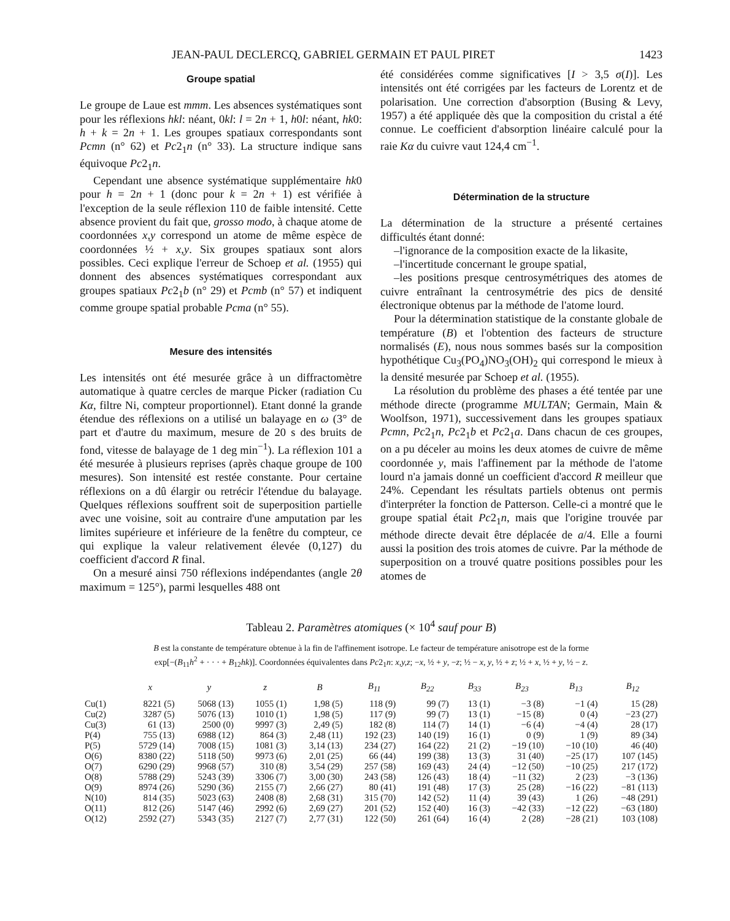JEAN-PAUL DECLERCQ, GABRIEL GERMAIN ET PAUL PIRET 1423
Groupe spatial
Le groupe de Laue est mmm. Les absences systématiques sont pour les réflexions hkl: néant, 0kl: l = 2n + 1, h0l: néant, hk0: h + k = 2n + 1. Les groupes spatiaux correspondants sont Pcmn (n° 62) et Pc2<sub>1</sub>n (n° 33). La structure indique sans équivoque Pc2<sub>1</sub>n.
Cependant une absence systématique supplémentaire hk0 pour h = 2n + 1 (donc pour k = 2n + 1) est vérifiée à l'exception de la seule réflexion 110 de faible intensité. Cette absence provient du fait que, grosso modo, à chaque atome de coordonnées x,y correspond un atome de même espèce de coordonnées ½ + x,y. Six groupes spatiaux sont alors possibles. Ceci explique l'erreur de Schoep et al. (1955) qui donnent des absences systématiques correspondant aux groupes spatiaux Pc2<sub>1</sub>b (n° 29) et Pcmb (n° 57) et indiquent comme groupe spatial probable Pcma (n° 55).
Mesure des intensités
Les intensités ont été mesurée grâce à un diffractomètre automatique à quatre cercles de marque Picker (radiation Cu Kα, filtre Ni, compteur proportionnel). Etant donné la grande étendue des réflexions on a utilisé un balayage en ω (3° de part et d'autre du maximum, mesure de 20 s des bruits de fond, vitesse de balayage de 1 deg min<sup>−1</sup>). La réflexion 101 a été mesurée à plusieurs reprises (après chaque groupe de 100 mesures). Son intensité est restée constante. Pour certaine réflexions on a dû élargir ou retrécir l'étendue du balayage. Quelques réflexions souffrent soit de superposition partielle avec une voisine, soit au contraire d'une amputation par les limites supérieure et inférieure de la fenêtre du compteur, ce qui explique la valeur relativement élevée (0,127) du coefficient d'accord R final.
On a mesuré ainsi 750 réflexions indépendantes (angle 2θ maximum = 125°), parmi lesquelles 488 ont
été considérées comme significatives [I > 3,5 σ(I)]. Les intensités ont été corrigées par les facteurs de Lorentz et de polarisation. Une correction d'absorption (Busing & Levy, 1957) a été appliquée dès que la composition du cristal a été connue. Le coefficient d'absorption linéaire calculé pour la raie Kα du cuivre vaut 124,4 cm<sup>−1</sup>.
Détermination de la structure
La détermination de la structure a présenté certaines difficultés étant donné:
–l'ignorance de la composition exacte de la likasite,
–l'incertitude concernant le groupe spatial,
–les positions presque centrosymétriques des atomes de cuivre entraînant la centrosymétrie des pics de densité électronique obtenus par la méthode de l'atome lourd.
Pour la détermination statistique de la constante globale de température (B) et l'obtention des facteurs de structure normalisés (E), nous nous sommes basés sur la composition hypothétique Cu<sub>3</sub>(PO<sub>4</sub>)NO<sub>3</sub>(OH)<sub>2</sub> qui correspond le mieux à la densité mesurée par Schoep et al. (1955).
La résolution du problème des phases a été tentée par une méthode directe (programme MULTAN; Germain, Main & Woolfson, 1971), successivement dans les groupes spatiaux Pcmn, Pc2<sub>1</sub>n, Pc2<sub>1</sub>b et Pc2<sub>1</sub>a. Dans chacun de ces groupes, on a pu déceler au moins les deux atomes de cuivre de même coordonnée y, mais l'affinement par la méthode de l'atome lourd n'a jamais donné un coefficient d'accord R meilleur que 24%. Cependant les résultats partiels obtenus ont permis d'interpréter la fonction de Patterson. Celle-ci a montré que le groupe spatial était Pc2<sub>1</sub>n, mais que l'origine trouvée par méthode directe devait être déplacée de a/4. Elle a fourni aussi la position des trois atomes de cuivre. Par la méthode de superposition on a trouvé quatre positions possibles pour les atomes de
Tableau 2. Paramètres atomiques (× 10<sup>4</sup> sauf pour B)
B est la constante de température obtenue à la fin de l'affinement isotrope. Le facteur de température anisotrope est de la forme
exp[−(B<sub>11</sub>h<sup>2</sup> + · · · + B<sub>12</sub>hk)]. Coordonnées équivalentes dans Pc2<sub>1</sub>n: x,y,z; −x, ½ + y, −z; ½ − x, y, ½ + z; ½ + x, ½ + y, ½ − z.
| | x | y | z | B | B<sub>11</sub> | B<sub>22</sub> | B<sub>33</sub> | B<sub>23</sub> | B<sub>13</sub> | B<sub>12</sub> |
| --- | --- | --- | --- | --- | --- | --- | --- | --- | --- | --- |
| Cu(1) | 8221 (5) | 5068 (13) | 1055 (1) | 1,98 (5) | 118 (9) | 99 (7) | 13 (1) | −3 (8) | −1 (4) | 15 (28) |
| Cu(2) | 3287 (5) | 5076 (13) | 1010 (1) | 1,98 (5) | 117 (9) | 99 (7) | 13 (1) | −15 (8) | 0 (4) | −23 (27) |
| Cu(3) | 61 (13) | 2500 (0) | 9997 (3) | 2,49 (5) | 182 (8) | 114 (7) | 14 (1) | −6 (4) | −4 (4) | 28 (17) |
| P(4) | 755 (13) | 6988 (12) | 864 (3) | 2,48 (11) | 192 (23) | 140 (19) | 16 (1) | 0 (9) | 1 (9) | 89 (34) |
| P(5) | 5729 (14) | 7008 (15) | 1081 (3) | 3,14 (13) | 234 (27) | 164 (22) | 21 (2) | −19 (10) | −10 (10) | 46 (40) |
| O(6) | 8380 (22) | 5118 (50) | 9973 (6) | 2,01 (25) | 66 (44) | 199 (38) | 13 (3) | 31 (40) | −25 (17) | 107 (145) |
| O(7) | 6290 (29) | 9968 (57) | 310 (8) | 3,54 (29) | 257 (58) | 169 (43) | 24 (4) | −12 (50) | −10 (25) | 217 (172) |
| O(8) | 5788 (29) | 5243 (39) | 3306 (7) | 3,00 (30) | 243 (58) | 126 (43) | 18 (4) | −11 (32) | 2 (23) | −3 (136) |
| O(9) | 8974 (26) | 5290 (36) | 2155 (7) | 2,66 (27) | 80 (41) | 191 (48) | 17 (3) | 25 (28) | −16 (22) | −81 (113) |
| N(10) | 814 (35) | 5023 (63) | 2408 (8) | 2,68 (31) | 315 (70) | 142 (52) | 11 (4) | 39 (43) | 1 (26) | −48 (291) |
| O(11) | 812 (26) | 5147 (46) | 2992 (6) | 2,69 (27) | 201 (52) | 152 (40) | 16 (3) | −42 (33) | −12 (22) | −63 (180) |
| O(12) | 2592 (27) | 5343 (35) | 2127 (7) | 2,77 (31) | 122 (50) | 261 (64) | 16 (4) | 2 (28) | −28 (21) | 103 (108) |